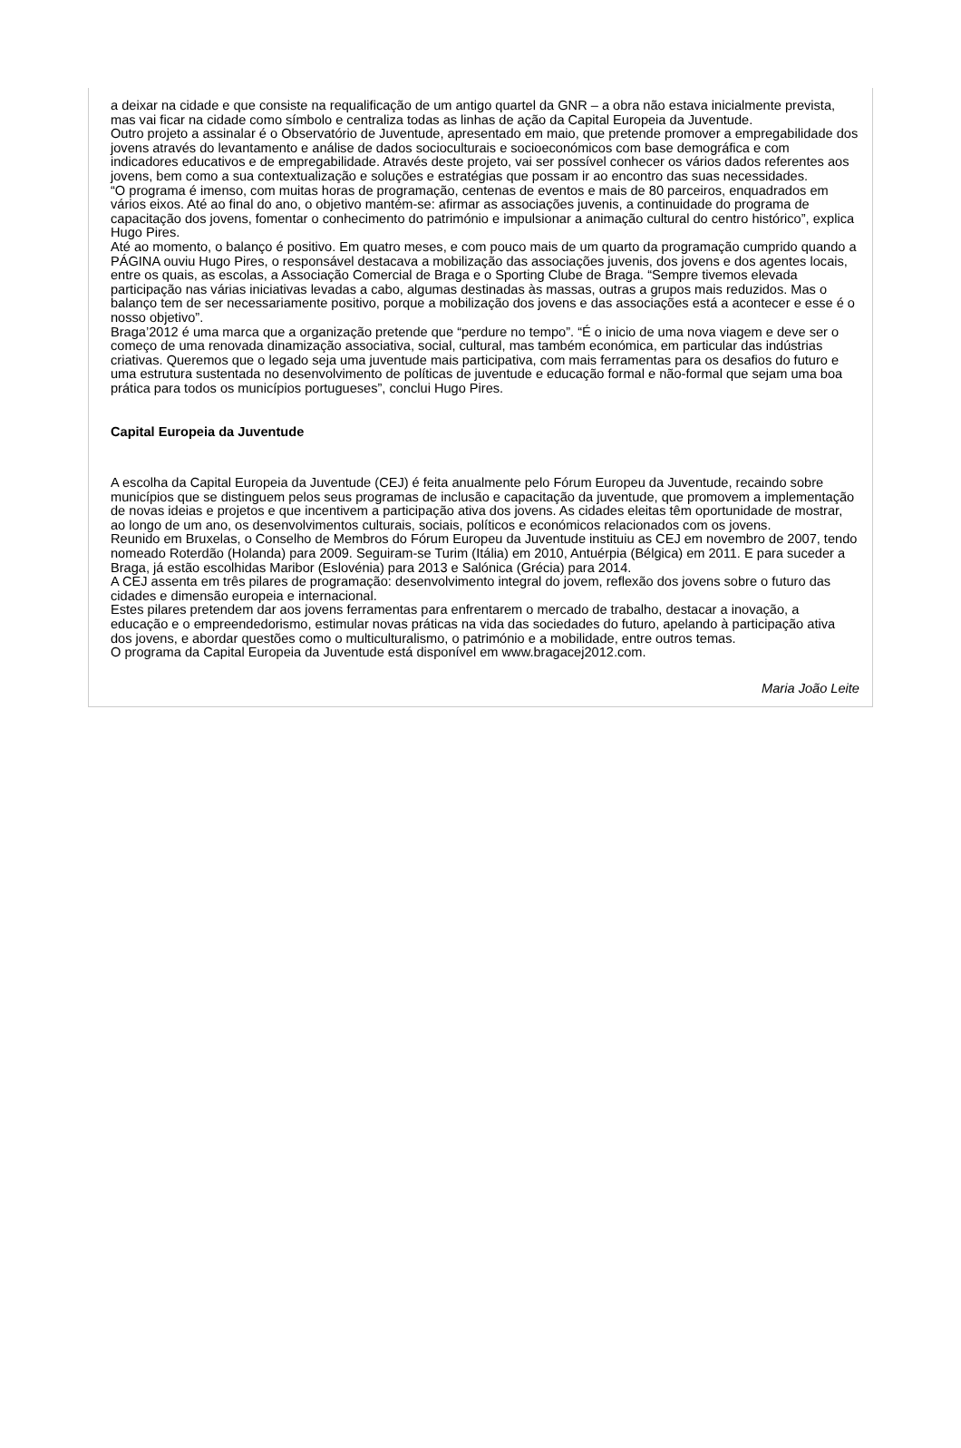a deixar na cidade e que consiste na requalificação de um antigo quartel da GNR – a obra não estava inicialmente prevista, mas vai ficar na cidade como símbolo e centraliza todas as linhas de ação da Capital Europeia da Juventude.
Outro projeto a assinalar é o Observatório de Juventude, apresentado em maio, que pretende promover a empregabilidade dos jovens através do levantamento e análise de dados socioculturais e socioeconómicos com base demográfica e com indicadores educativos e de empregabilidade. Através deste projeto, vai ser possível conhecer os vários dados referentes aos jovens, bem como a sua contextualização e soluções e estratégias que possam ir ao encontro das suas necessidades.
“O programa é imenso, com muitas horas de programação, centenas de eventos e mais de 80 parceiros, enquadrados em vários eixos. Até ao final do ano, o objetivo mantém-se: afirmar as associações juvenis, a continuidade do programa de capacitação dos jovens, fomentar o conhecimento do património e impulsionar a animação cultural do centro histórico”, explica Hugo Pires.
Até ao momento, o balanço é positivo. Em quatro meses, e com pouco mais de um quarto da programação cumprido quando a PÁGINA ouviu Hugo Pires, o responsável destacava a mobilização das associações juvenis, dos jovens e dos agentes locais, entre os quais, as escolas, a Associação Comercial de Braga e o Sporting Clube de Braga. “Sempre tivemos elevada participação nas várias iniciativas levadas a cabo, algumas destinadas às massas, outras a grupos mais reduzidos. Mas o balanço tem de ser necessariamente positivo, porque a mobilização dos jovens e das associações está a acontecer e esse é o nosso objetivo”.
Braga’2012 é uma marca que a organização pretende que “perdure no tempo”. “É o inicio de uma nova viagem e deve ser o começo de uma renovada dinamização associativa, social, cultural, mas também económica, em particular das indústrias criativas. Queremos que o legado seja uma juventude mais participativa, com mais ferramentas para os desafios do futuro e uma estrutura sustentada no desenvolvimento de políticas de juventude e educação formal e não-formal que sejam uma boa prática para todos os municípios portugueses”, conclui Hugo Pires.
Capital Europeia da Juventude
A escolha da Capital Europeia da Juventude (CEJ) é feita anualmente pelo Fórum Europeu da Juventude, recaindo sobre municípios que se distinguem pelos seus programas de inclusão e capacitação da juventude, que promovem a implementação de novas ideias e projetos e que incentivem a participação ativa dos jovens. As cidades eleitas têm oportunidade de mostrar, ao longo de um ano, os desenvolvimentos culturais, sociais, políticos e económicos relacionados com os jovens.
Reunido em Bruxelas, o Conselho de Membros do Fórum Europeu da Juventude instituiu as CEJ em novembro de 2007, tendo nomeado Roterdão (Holanda) para 2009. Seguiram-se Turim (Itália) em 2010, Antuérpia (Bélgica) em 2011. E para suceder a Braga, já estão escolhidas Maribor (Eslovénia) para 2013 e Salónica (Grécia) para 2014.
A CEJ assenta em três pilares de programação: desenvolvimento integral do jovem, reflexão dos jovens sobre o futuro das cidades e dimensão europeia e internacional.
Estes pilares pretendem dar aos jovens ferramentas para enfrentarem o mercado de trabalho, destacar a inovação, a educação e o empreendedorismo, estimular novas práticas na vida das sociedades do futuro, apelando à participação ativa dos jovens, e abordar questões como o multiculturalismo, o património e a mobilidade, entre outros temas.
O programa da Capital Europeia da Juventude está disponível em www.bragacej2012.com.
Maria João Leite